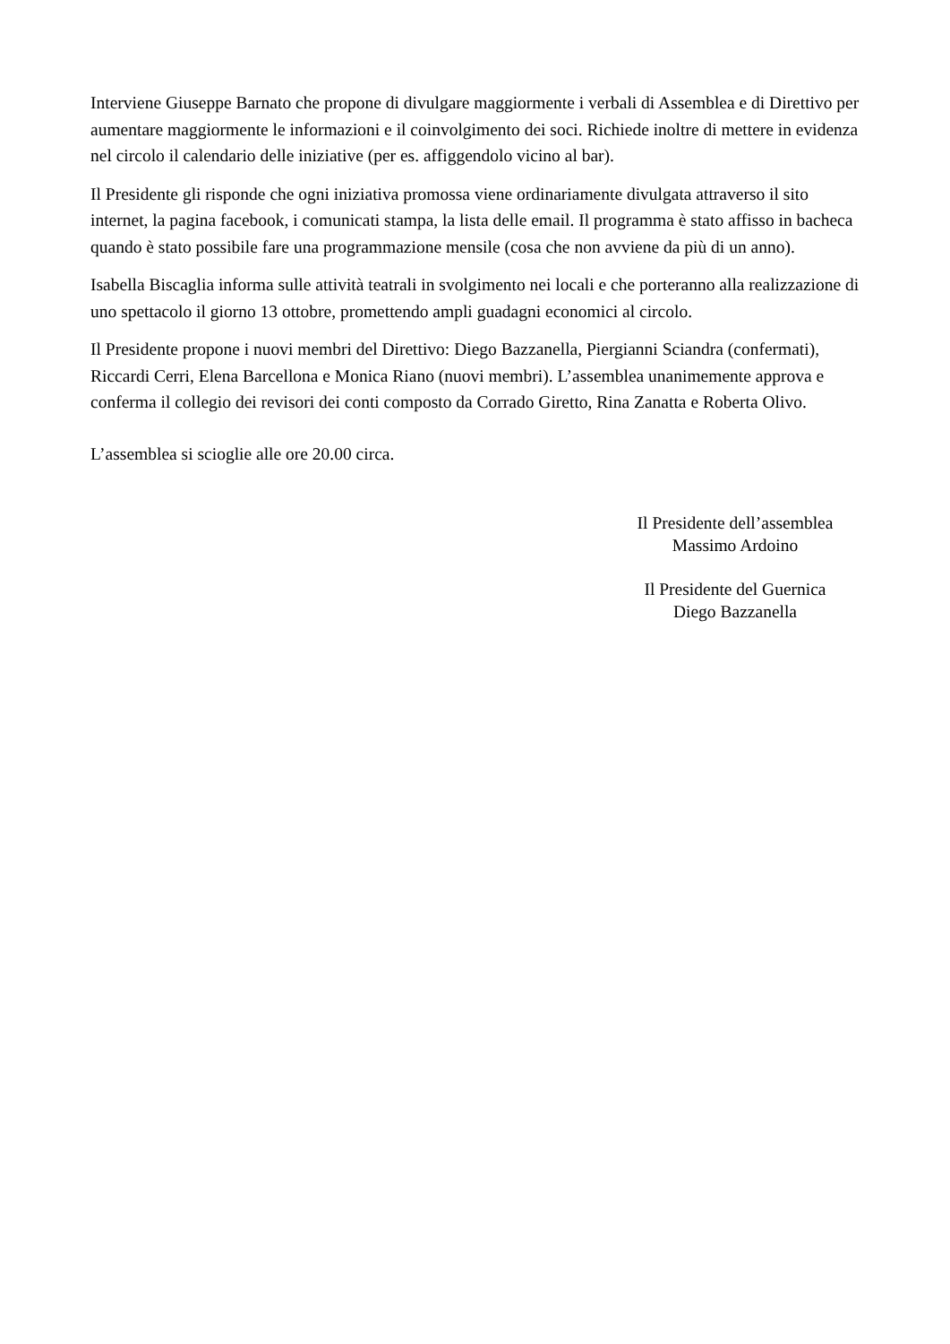Interviene Giuseppe Barnato che propone di divulgare maggiormente i verbali di Assemblea e di Direttivo per aumentare maggiormente le informazioni e il coinvolgimento dei soci. Richiede inoltre di mettere in evidenza nel circolo il calendario delle iniziative (per es. affiggendolo vicino al bar).
Il Presidente gli risponde che ogni iniziativa promossa viene ordinariamente divulgata attraverso il sito internet, la pagina facebook, i comunicati stampa, la lista delle email. Il programma è stato affisso in bacheca quando è stato possibile fare una programmazione mensile (cosa che non avviene da più di un anno).
Isabella Biscaglia informa sulle attività teatrali in svolgimento nei locali e che porteranno alla realizzazione di uno spettacolo il giorno 13 ottobre, promettendo ampli guadagni economici al circolo.
Il Presidente propone i nuovi membri del Direttivo: Diego Bazzanella, Piergianni Sciandra (confermati), Riccardi Cerri, Elena Barcellona e Monica Riano (nuovi membri). L’assemblea unanimemente approva e conferma il collegio dei revisori dei conti composto da Corrado Giretto, Rina Zanatta e Roberta Olivo.
L’assemblea si scioglie alle ore 20.00 circa.
Il Presidente dell’assemblea
Massimo Ardoino
Il Presidente del Guernica
Diego Bazzanella